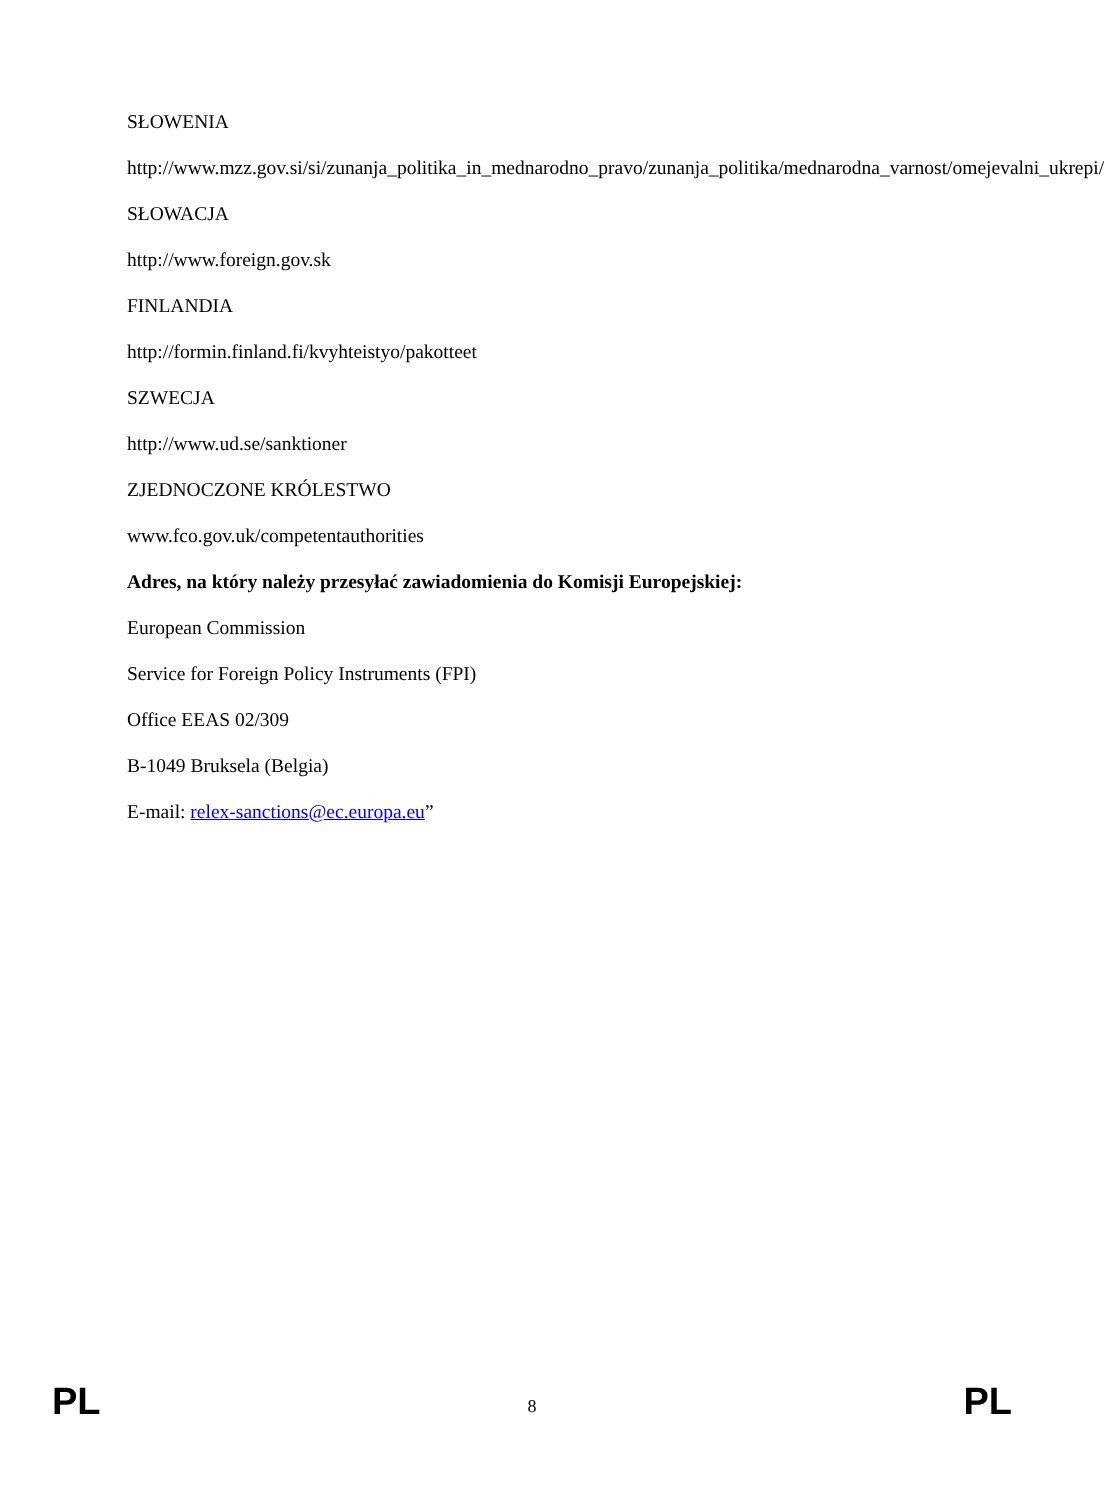SŁOWENIA
http://www.mzz.gov.si/si/zunanja_politika_in_mednarodno_pravo/zunanja_politika/mednarodna_varnost/omejevalni_ukrepi/
SŁOWACJA
http://www.foreign.gov.sk
FINLANDIA
http://formin.finland.fi/kvyhteistyo/pakotteet
SZWECJA
http://www.ud.se/sanktioner
ZJEDNOCZONE KRÓLESTWO
www.fco.gov.uk/competentauthorities
Adres, na który należy przesyłać zawiadomienia do Komisji Europejskiej:
European Commission
Service for Foreign Policy Instruments (FPI)
Office EEAS 02/309
B-1049 Bruksela (Belgia)
E-mail: relex-sanctions@ec.europa.eu”
PL 8 PL